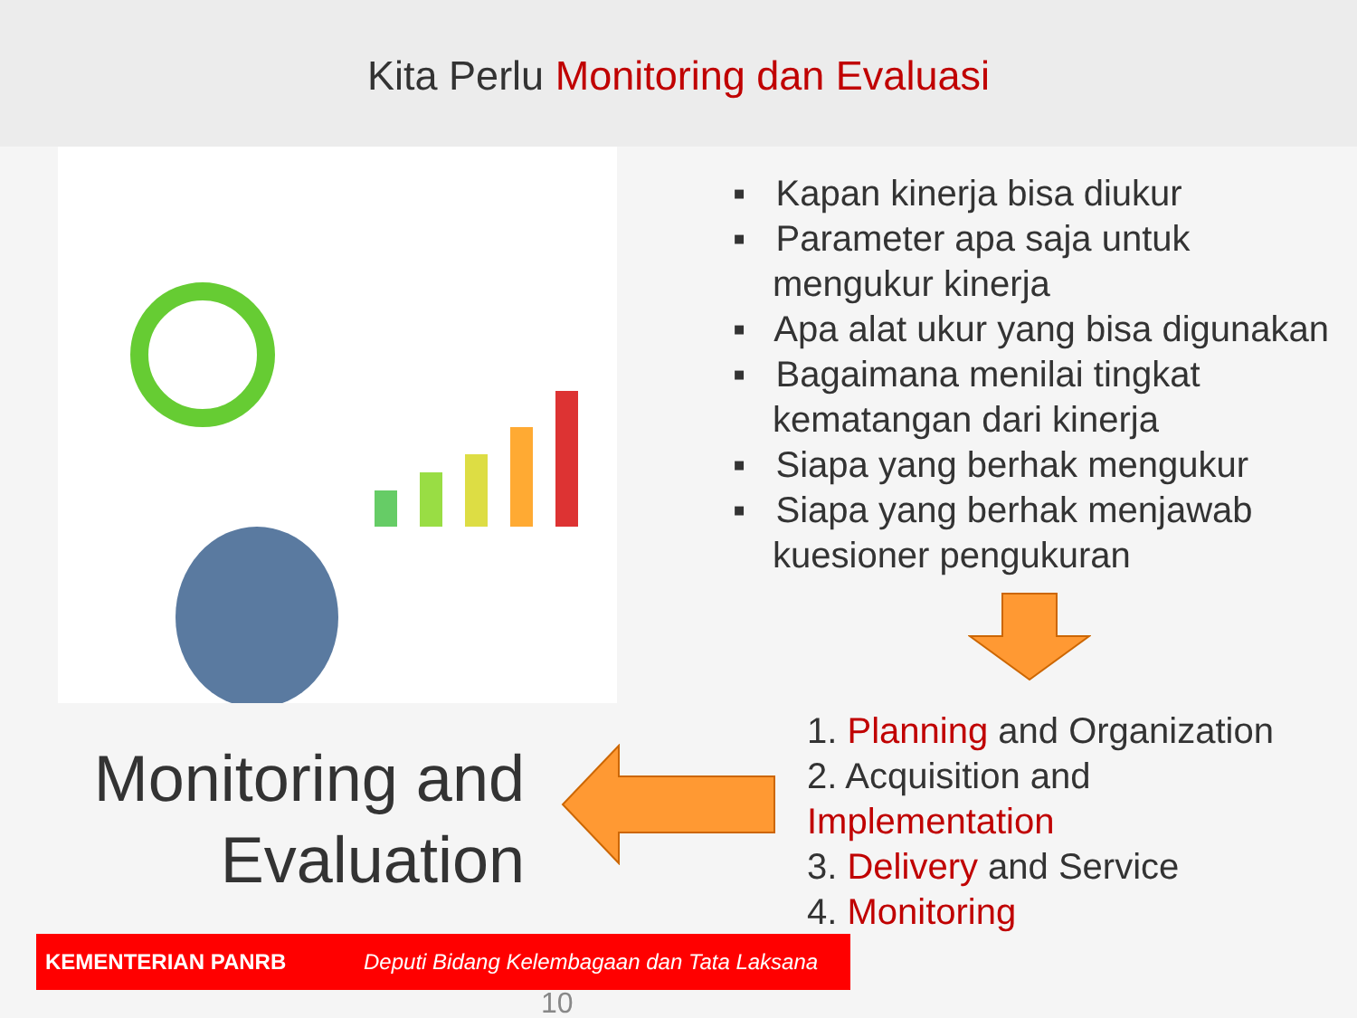Kita Perlu Monitoring dan Evaluasi
▪ Kapan kinerja bisa diukur
▪ Parameter apa saja untuk mengukur kinerja
▪ Apa alat ukur yang bisa digunakan
▪ Bagaimana menilai tingkat kematangan dari kinerja
▪ Siapa yang berhak mengukur
▪ Siapa yang berhak menjawab kuesioner pengukuran
Monitoring and
Evaluation
1. Planning and Organization
2. Acquisition and
Implementation
3. Delivery and Service
4. Monitoring
KEMENTERIAN PANRB Deputi Bidang Kelembagaan dan Tata Laksana
10